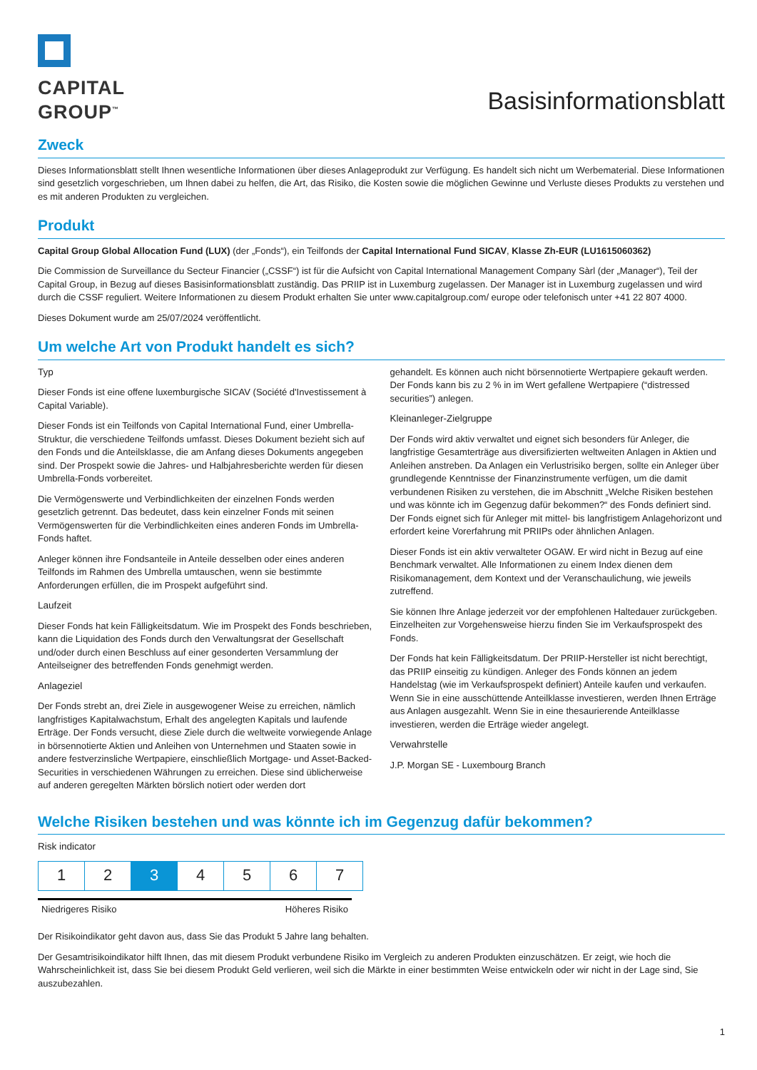CAPITAL
GROUP<sup>™</sup>
Basisinformationsblatt
Zweck
Dieses Informationsblatt stellt Ihnen wesentliche Informationen über dieses Anlageprodukt zur Verfügung. Es handelt sich nicht um Werbematerial. Diese Informationen sind gesetzlich vorgeschrieben, um Ihnen dabei zu helfen, die Art, das Risiko, die Kosten sowie die möglichen Gewinne und Verluste dieses Produkts zu verstehen und es mit anderen Produkten zu vergleichen.
Produkt
Capital Group Global Allocation Fund (LUX) (der „Fonds“), ein Teilfonds der Capital International Fund SICAV, Klasse Zh-EUR (LU1615060362)
Die Commission de Surveillance du Secteur Financier („CSSF“) ist für die Aufsicht von Capital International Management Company Sàrl (der „Manager“), Teil der Capital Group, in Bezug auf dieses Basisinformationsblatt zuständig. Das PRIIP ist in Luxemburg zugelassen. Der Manager ist in Luxemburg zugelassen und wird durch die CSSF reguliert. Weitere Informationen zu diesem Produkt erhalten Sie unter www.capitalgroup.com/ europe oder telefonisch unter +41 22 807 4000.
Dieses Dokument wurde am 25/07/2024 veröffentlicht.
Um welche Art von Produkt handelt es sich?
Typ
Dieser Fonds ist eine offene luxemburgische SICAV (Société d'Investissement à Capital Variable).
Dieser Fonds ist ein Teilfonds von Capital International Fund, einer Umbrella-Struktur, die verschiedene Teilfonds umfasst. Dieses Dokument bezieht sich auf den Fonds und die Anteilsklasse, die am Anfang dieses Dokuments angegeben sind. Der Prospekt sowie die Jahres- und Halbjahresberichte werden für diesen Umbrella-Fonds vorbereitet.
Die Vermögenswerte und Verbindlichkeiten der einzelnen Fonds werden gesetzlich getrennt. Das bedeutet, dass kein einzelner Fonds mit seinen Vermögenswerten für die Verbindlichkeiten eines anderen Fonds im Umbrella-Fonds haftet.
Anleger können ihre Fondsanteile in Anteile desselben oder eines anderen Teilfonds im Rahmen des Umbrella umtauschen, wenn sie bestimmte Anforderungen erfüllen, die im Prospekt aufgeführt sind.
Laufzeit
Dieser Fonds hat kein Fälligkeitsdatum. Wie im Prospekt des Fonds beschrieben, kann die Liquidation des Fonds durch den Verwaltungsrat der Gesellschaft und/oder durch einen Beschluss auf einer gesonderten Versammlung der Anteilseigner des betreffenden Fonds genehmigt werden.
Anlageziel
Der Fonds strebt an, drei Ziele in ausgewogener Weise zu erreichen, nämlich langfristiges Kapitalwachstum, Erhalt des angelegten Kapitals und laufende Erträge. Der Fonds versucht, diese Ziele durch die weltweite vorwiegende Anlage in börsennotierte Aktien und Anleihen von Unternehmen und Staaten sowie in andere festverzinsliche Wertpapiere, einschließlich Mortgage- und Asset-Backed-Securities in verschiedenen Währungen zu erreichen. Diese sind üblicherweise auf anderen geregelten Märkten börslich notiert oder werden dort
gehandelt. Es können auch nicht börsennotierte Wertpapiere gekauft werden.
Der Fonds kann bis zu 2 % in im Wert gefallene Wertpapiere (“distressed securities”) anlegen.
Kleinanleger-Zielgruppe
Der Fonds wird aktiv verwaltet und eignet sich besonders für Anleger, die langfristige Gesamterträge aus diversifizierten weltweiten Anlagen in Aktien und Anleihen anstreben. Da Anlagen ein Verlustrisiko bergen, sollte ein Anleger über grundlegende Kenntnisse der Finanzinstrumente verfügen, um die damit verbundenen Risiken zu verstehen, die im Abschnitt „Welche Risiken bestehen und was könnte ich im Gegenzug dafür bekommen?“ des Fonds definiert sind. Der Fonds eignet sich für Anleger mit mittel- bis langfristigem Anlagehorizont und erfordert keine Vorerfahrung mit PRIIPs oder ähnlichen Anlagen.
Dieser Fonds ist ein aktiv verwalteter OGAW. Er wird nicht in Bezug auf eine Benchmark verwaltet. Alle Informationen zu einem Index dienen dem Risikomanagement, dem Kontext und der Veranschaulichung, wie jeweils zutreffend.
Sie können Ihre Anlage jederzeit vor der empfohlenen Haltedauer zurückgeben. Einzelheiten zur Vorgehensweise hierzu finden Sie im Verkaufsprospekt des Fonds.
Der Fonds hat kein Fälligkeitsdatum. Der PRIIP-Hersteller ist nicht berechtigt, das PRIIP einseitig zu kündigen. Anleger des Fonds können an jedem Handelstag (wie im Verkaufsprospekt definiert) Anteile kaufen und verkaufen. Wenn Sie in eine ausschüttende Anteilklasse investieren, werden Ihnen Erträge aus Anlagen ausgezahlt. Wenn Sie in eine thesaurierende Anteilklasse investieren, werden die Erträge wieder angelegt.
Verwahrstelle
J.P. Morgan SE - Luxembourg Branch
Welche Risiken bestehen und was könnte ich im Gegenzug dafür bekommen?
Risk indicator
| 1 | 2 | 3 | 4 | 5 | 6 | 7 |
Niedrigeres Risiko Höheres Risiko
Der Risikoindikator geht davon aus, dass Sie das Produkt 5 Jahre lang behalten.
Der Gesamtrisikoindikator hilft Ihnen, das mit diesem Produkt verbundene Risiko im Vergleich zu anderen Produkten einzuschätzen. Er zeigt, wie hoch die Wahrscheinlichkeit ist, dass Sie bei diesem Produkt Geld verlieren, weil sich die Märkte in einer bestimmten Weise entwickeln oder wir nicht in der Lage sind, Sie auszubezahlen.
1